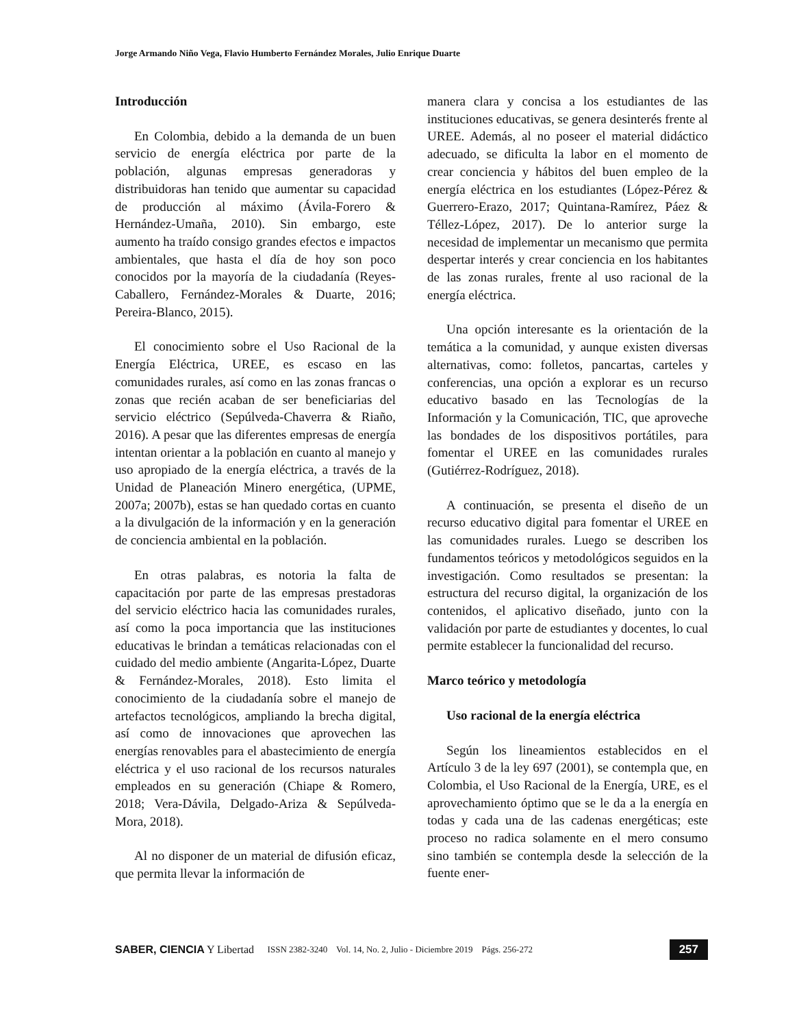Jorge Armando Niño Vega, Flavio Humberto Fernández Morales, Julio Enrique Duarte
Introducción
En Colombia, debido a la demanda de un buen servicio de energía eléctrica por parte de la población, algunas empresas generadoras y distribuidoras han tenido que aumentar su capacidad de producción al máximo (Ávila-Forero & Hernández-Umaña, 2010). Sin embargo, este aumento ha traído consigo grandes efectos e impactos ambientales, que hasta el día de hoy son poco conocidos por la mayoría de la ciudadanía (Reyes-Caballero, Fernández-Morales & Duarte, 2016; Pereira-Blanco, 2015).
El conocimiento sobre el Uso Racional de la Energía Eléctrica, UREE, es escaso en las comunidades rurales, así como en las zonas francas o zonas que recién acaban de ser beneficiarias del servicio eléctrico (Sepúlveda-Chaverra & Riaño, 2016). A pesar que las diferentes empresas de energía intentan orientar a la población en cuanto al manejo y uso apropiado de la energía eléctrica, a través de la Unidad de Planeación Minero energética, (UPME, 2007a; 2007b), estas se han quedado cortas en cuanto a la divulgación de la información y en la generación de conciencia ambiental en la población.
En otras palabras, es notoria la falta de capacitación por parte de las empresas prestadoras del servicio eléctrico hacia las comunidades rurales, así como la poca importancia que las instituciones educativas le brindan a temáticas relacionadas con el cuidado del medio ambiente (Angarita-López, Duarte & Fernández-Morales, 2018). Esto limita el conocimiento de la ciudadanía sobre el manejo de artefactos tecnológicos, ampliando la brecha digital, así como de innovaciones que aprovechen las energías renovables para el abastecimiento de energía eléctrica y el uso racional de los recursos naturales empleados en su generación (Chiape & Romero, 2018; Vera-Dávila, Delgado-Ariza & Sepúlveda-Mora, 2018).
Al no disponer de un material de difusión eficaz, que permita llevar la información de
manera clara y concisa a los estudiantes de las instituciones educativas, se genera desinterés frente al UREE. Además, al no poseer el material didáctico adecuado, se dificulta la labor en el momento de crear conciencia y hábitos del buen empleo de la energía eléctrica en los estudiantes (López-Pérez & Guerrero-Erazo, 2017; Quintana-Ramírez, Páez & Téllez-López, 2017). De lo anterior surge la necesidad de implementar un mecanismo que permita despertar interés y crear conciencia en los habitantes de las zonas rurales, frente al uso racional de la energía eléctrica.
Una opción interesante es la orientación de la temática a la comunidad, y aunque existen diversas alternativas, como: folletos, pancartas, carteles y conferencias, una opción a explorar es un recurso educativo basado en las Tecnologías de la Información y la Comunicación, TIC, que aproveche las bondades de los dispositivos portátiles, para fomentar el UREE en las comunidades rurales (Gutiérrez-Rodríguez, 2018).
A continuación, se presenta el diseño de un recurso educativo digital para fomentar el UREE en las comunidades rurales. Luego se describen los fundamentos teóricos y metodológicos seguidos en la investigación. Como resultados se presentan: la estructura del recurso digital, la organización de los contenidos, el aplicativo diseñado, junto con la validación por parte de estudiantes y docentes, lo cual permite establecer la funcionalidad del recurso.
Marco teórico y metodología
Uso racional de la energía eléctrica
Según los lineamientos establecidos en el Artículo 3 de la ley 697 (2001), se contempla que, en Colombia, el Uso Racional de la Energía, URE, es el aprovechamiento óptimo que se le da a la energía en todas y cada una de las cadenas energéticas; este proceso no radica solamente en el mero consumo sino también se contempla desde la selección de la fuente ener-
SABER, CIENCIA Y Libertad ISSN 2382-3240 Vol. 14, No. 2, Julio - Diciembre 2019 Págs. 256-272 257